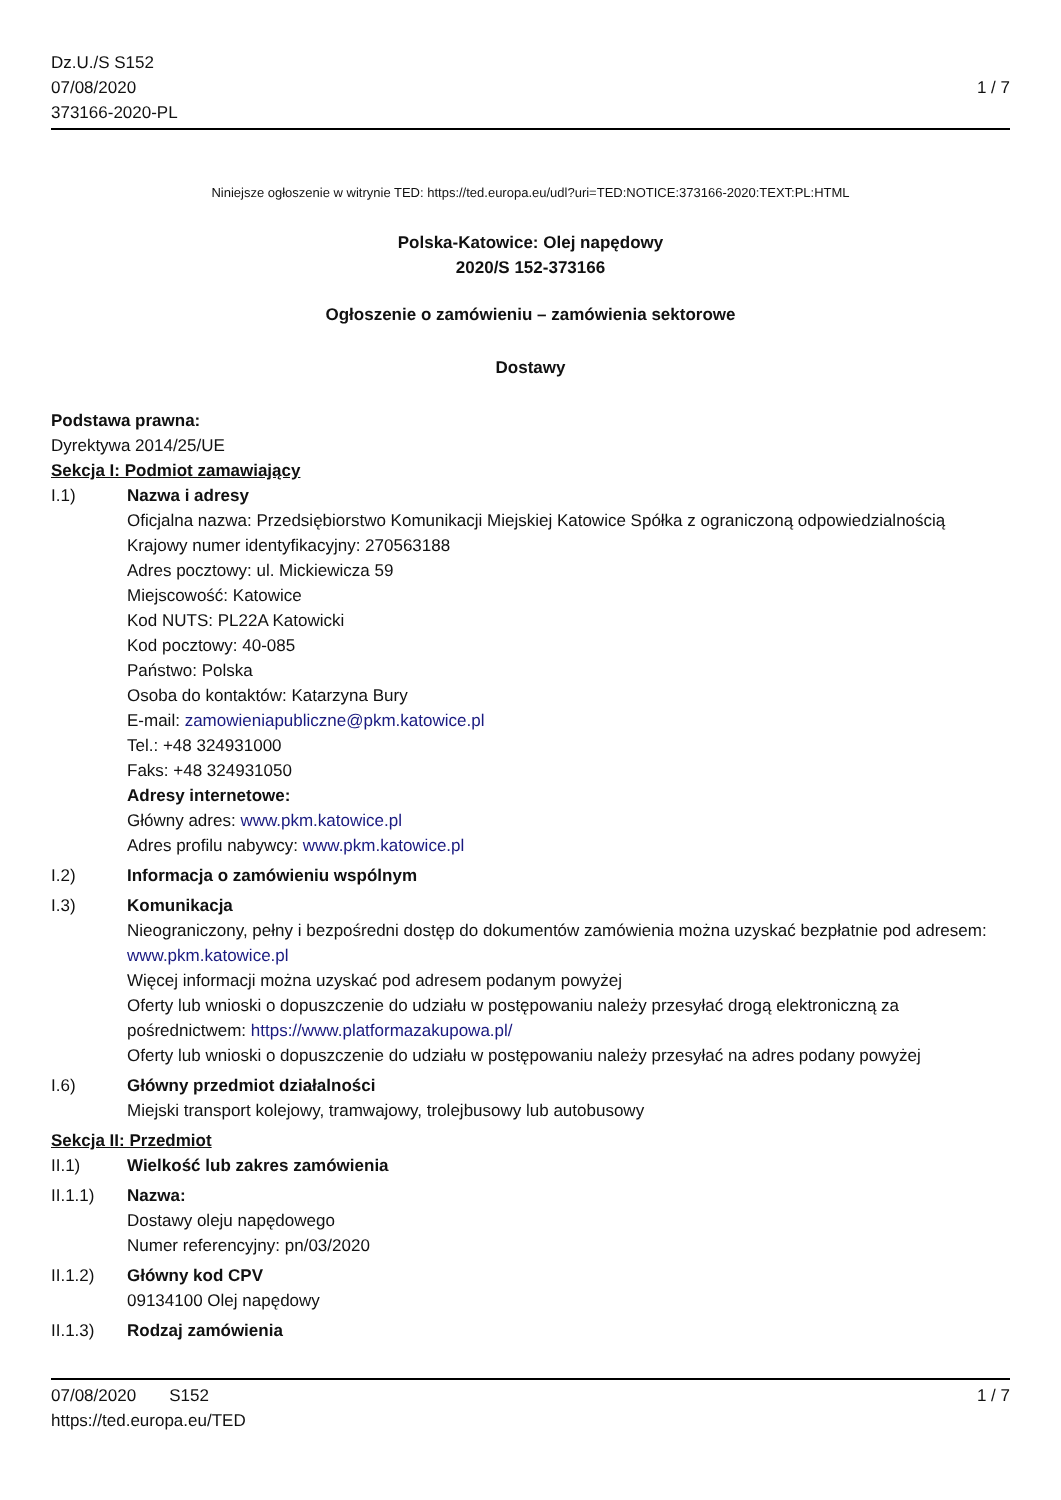Dz.U./S S152
07/08/2020
373166-2020-PL
1 / 7
Niniejsze ogłoszenie w witrynie TED: https://ted.europa.eu/udl?uri=TED:NOTICE:373166-2020:TEXT:PL:HTML
Polska-Katowice: Olej napędowy
2020/S 152-373166
Ogłoszenie o zamówieniu – zamówienia sektorowe
Dostawy
Podstawa prawna:
Dyrektywa 2014/25/UE
Sekcja I: Podmiot zamawiający
I.1) Nazwa i adresy
Oficjalna nazwa: Przedsiębiorstwo Komunikacji Miejskiej Katowice Spółka z ograniczoną odpowiedzialnością
Krajowy numer identyfikacyjny: 270563188
Adres pocztowy: ul. Mickiewicza 59
Miejscowość: Katowice
Kod NUTS: PL22A Katowicki
Kod pocztowy: 40-085
Państwo: Polska
Osoba do kontaktów: Katarzyna Bury
E-mail: zamowieniapubliczne@pkm.katowice.pl
Tel.: +48 324931000
Faks: +48 324931050
Adresy internetowe:
Główny adres: www.pkm.katowice.pl
Adres profilu nabywcy: www.pkm.katowice.pl
I.2) Informacja o zamówieniu wspólnym
I.3) Komunikacja
Nieograniczony, pełny i bezpośredni dostęp do dokumentów zamówienia można uzyskać bezpłatnie pod adresem: www.pkm.katowice.pl
Więcej informacji można uzyskać pod adresem podanym powyżej
Oferty lub wnioski o dopuszczenie do udziału w postępowaniu należy przesyłać drogą elektroniczną za pośrednictwem: https://www.platformazakupowa.pl/
Oferty lub wnioski o dopuszczenie do udziału w postępowaniu należy przesyłać na adres podany powyżej
I.6) Główny przedmiot działalności
Miejski transport kolejowy, tramwajowy, trolejbusowy lub autobusowy
Sekcja II: Przedmiot
II.1) Wielkość lub zakres zamówienia
II.1.1) Nazwa:
Dostawy oleju napędowego
Numer referencyjny: pn/03/2020
II.1.2) Główny kod CPV
09134100 Olej napędowy
II.1.3) Rodzaj zamówienia
07/08/2020 S152
https://ted.europa.eu/TED
1 / 7